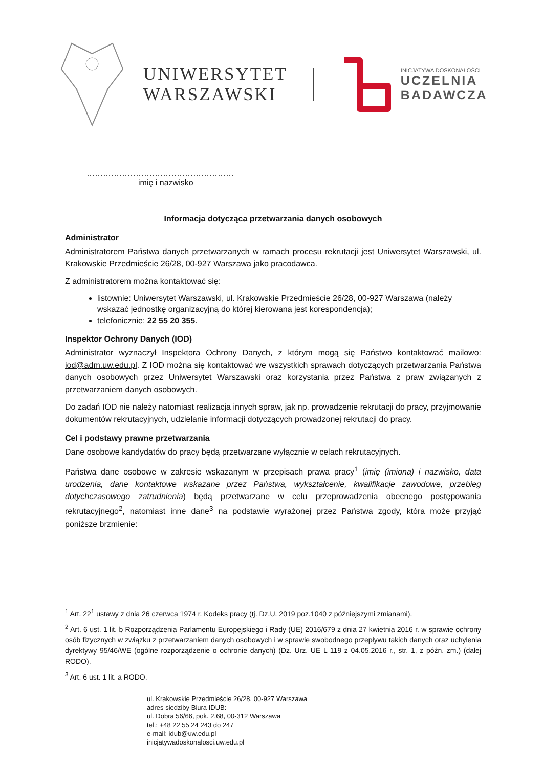UNIWERSYTET
WARSZAWSKI
INICJATYWA DOSKONAŁOŚCI
UCZELNIA
BADAWCZA
………………………………………………
imię i nazwisko
Informacja dotycząca przetwarzania danych osobowych
Administrator
Administratorem Państwa danych przetwarzanych w ramach procesu rekrutacji jest Uniwersytet Warszawski, ul. Krakowskie Przedmieście 26/28, 00-927 Warszawa jako pracodawca.
Z administratorem można kontaktować się:
listownie: Uniwersytet Warszawski, ul. Krakowskie Przedmieście 26/28, 00-927 Warszawa (należy wskazać jednostkę organizacyjną do której kierowana jest korespondencja);
telefonicznie: 22 55 20 355.
Inspektor Ochrony Danych (IOD)
Administrator wyznaczył Inspektora Ochrony Danych, z którym mogą się Państwo kontaktować mailowo: iod@adm.uw.edu.pl. Z IOD można się kontaktować we wszystkich sprawach dotyczących przetwarzania Państwa danych osobowych przez Uniwersytet Warszawski oraz korzystania przez Państwa z praw związanych z przetwarzaniem danych osobowych.
Do zadań IOD nie należy natomiast realizacja innych spraw, jak np. prowadzenie rekrutacji do pracy, przyjmowanie dokumentów rekrutacyjnych, udzielanie informacji dotyczących prowadzonej rekrutacji do pracy.
Cel i podstawy prawne przetwarzania
Dane osobowe kandydatów do pracy będą przetwarzane wyłącznie w celach rekrutacyjnych.
Państwa dane osobowe w zakresie wskazanym w przepisach prawa pracy<sup>1</sup> (imię (imiona) i nazwisko, data urodzenia, dane kontaktowe wskazane przez Państwa, wykształcenie, kwalifikacje zawodowe, przebieg dotychczasowego zatrudnienia) będą przetwarzane w celu przeprowadzenia obecnego postępowania rekrutacyjnego<sup>2</sup>, natomiast inne dane<sup>3</sup> na podstawie wyrażonej przez Państwa zgody, która może przyjąć poniższe brzmienie:
<sup>1</sup> Art. 22<sup>1</sup> ustawy z dnia 26 czerwca 1974 r. Kodeks pracy (tj. Dz.U. 2019 poz.1040 z późniejszymi zmianami).
<sup>2</sup> Art. 6 ust. 1 lit. b Rozporządzenia Parlamentu Europejskiego i Rady (UE) 2016/679 z dnia 27 kwietnia 2016 r. w sprawie ochrony osób fizycznych w związku z przetwarzaniem danych osobowych i w sprawie swobodnego przepływu takich danych oraz uchylenia dyrektywy 95/46/WE (ogólne rozporządzenie o ochronie danych) (Dz. Urz. UE L 119 z 04.05.2016 r., str. 1, z późn. zm.) (dalej RODO).
<sup>3</sup> Art. 6 ust. 1 lit. a RODO.
ul. Krakowskie Przedmieście 26/28, 00-927 Warszawa
adres siedziby Biura IDUB:
ul. Dobra 56/66, pok. 2.68, 00-312 Warszawa
tel.: +48 22 55 24 243 do 247
e-mail: idub@uw.edu.pl
inicjatywadoskonalosci.uw.edu.pl